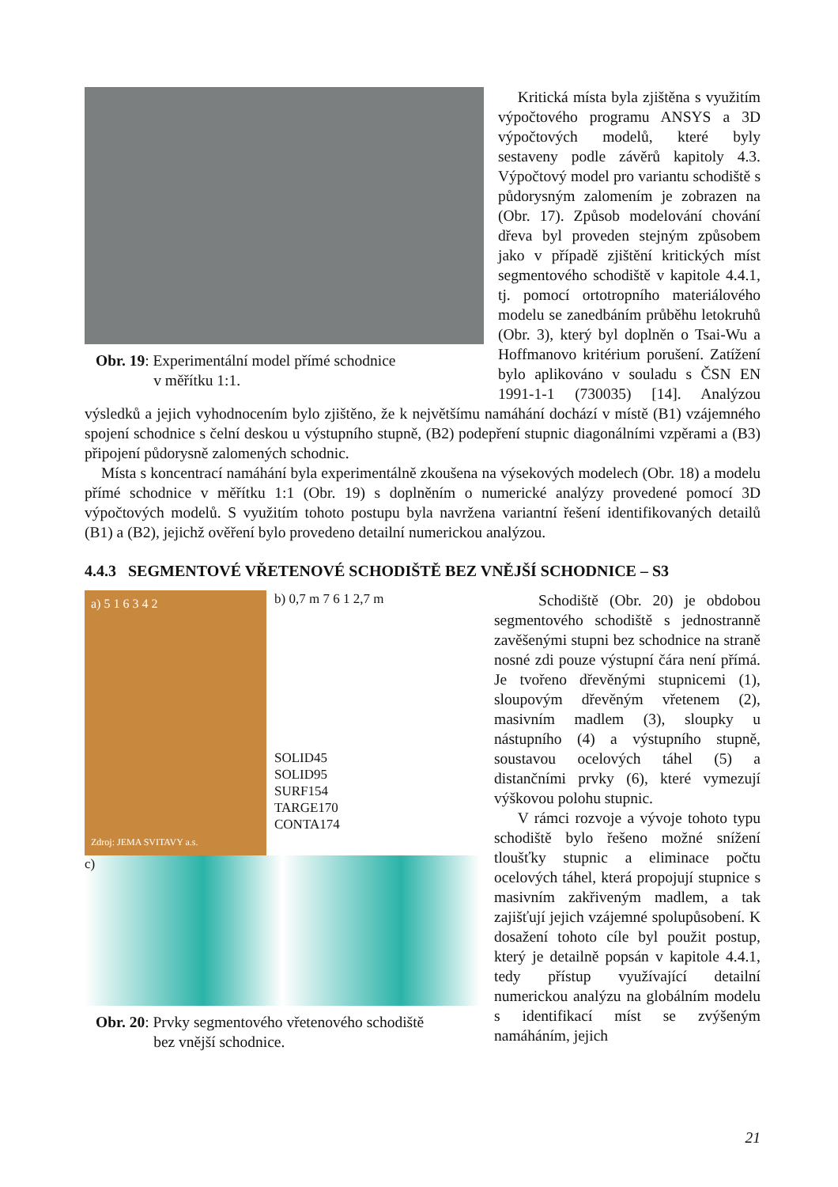Obr. 19: Experimentální model přímé schodnice
v měřítku 1:1.
Kritická místa byla zjištěna s využitím výpočtového programu ANSYS a 3D výpočtových modelů, které byly sestaveny podle závěrů kapitoly 4.3. Výpočtový model pro variantu schodiště s půdorysným zalomením je zobrazen na (Obr. 17). Způsob modelování chování dřeva byl proveden stejným způsobem jako v případě zjištění kritických míst segmentového schodiště v kapitole 4.4.1, tj. pomocí ortotropního materiálového modelu se zanedbáním průběhu letokruhů (Obr. 3), který byl doplněn o Tsai-Wu a Hoffmanovo kritérium porušení. Zatížení bylo aplikováno v souladu s ČSN EN 1991-1-1 (730035) [14]. Analýzou výsledků a jejich vyhodnocením bylo zjištěno, že k největšímu namáhání dochází v místě (B1) vzájemného spojení schodnice s čelní deskou u výstupního stupně, (B2) podepření stupnic diagonálními vzpěrami a (B3) připojení půdorysně zalomených schodnic.
Místa s koncentrací namáhání byla experimentálně zkoušena na výsekových modelech (Obr. 18) a modelu přímé schodnice v měřítku 1:1 (Obr. 19) s doplněním o numerické analýzy provedené pomocí 3D výpočtových modelů. S využitím tohoto postupu byla navržena variantní řešení identifikovaných detailů (B1) a (B2), jejichž ověření bylo provedeno detailní numerickou analýzou.
4.4.3 SEGMENTOVÉ VŘETENOVÉ SCHODIŠTĚ BEZ VNĚJŠÍ SCHODNICE – S3
a) 5 1 6 3 4 2
Zdroj: JEMA SVITAVY a.s.
b) 0,7 m 7 6 1 2,7 m
SOLID45
SOLID95
SURF154
TARGE170
CONTA174
c)
Obr. 20: Prvky segmentového vřetenového schodiště
bez vnější schodnice.
Schodiště (Obr. 20) je obdobou segmentového schodiště s jednostranně zavěšenými stupni bez schodnice na straně nosné zdi pouze výstupní čára není přímá. Je tvořeno dřevěnými stupnicemi (1), sloupovým dřevěným vřetenem (2), masivním madlem (3), sloupky u nástupního (4) a výstupního stupně, soustavou ocelových táhel (5) a distančními prvky (6), které vymezují výškovou polohu stupnic.
V rámci rozvoje a vývoje tohoto typu schodiště bylo řešeno možné snížení tloušťky stupnic a eliminace počtu ocelových táhel, která propojují stupnice s masivním zakřiveným madlem, a tak zajišťují jejich vzájemné spolupůsobení. K dosažení tohoto cíle byl použit postup, který je detailně popsán v kapitole 4.4.1, tedy přístup využívající detailní numerickou analýzu na globálním modelu s identifikací míst se zvýšeným namáháním, jejich
21